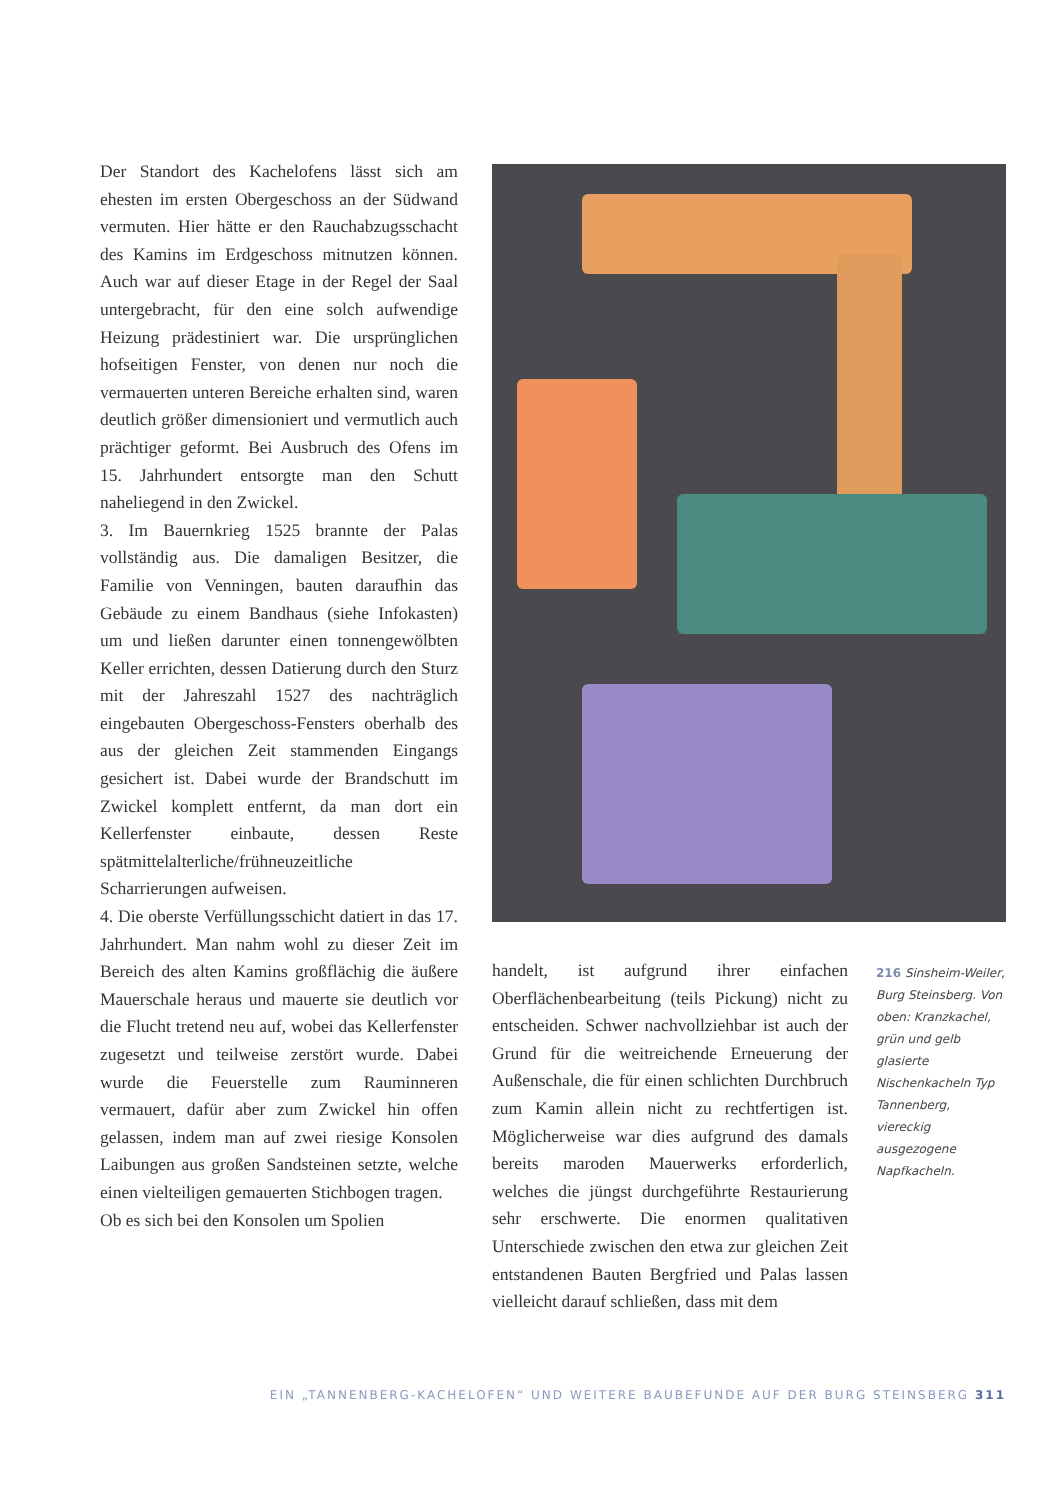Der Standort des Kachelofens lässt sich am ehesten im ersten Obergeschoss an der Südwand vermuten. Hier hätte er den Rauchabzugsschacht des Kamins im Erdgeschoss mitnutzen können. Auch war auf dieser Etage in der Regel der Saal untergebracht, für den eine solch aufwendige Heizung prädestiniert war. Die ursprünglichen hofseitigen Fenster, von denen nur noch die vermauerten unteren Bereiche erhalten sind, waren deutlich größer dimensioniert und vermutlich auch prächtiger geformt. Bei Ausbruch des Ofens im 15. Jahrhundert entsorgte man den Schutt naheliegend in den Zwickel.
3. Im Bauernkrieg 1525 brannte der Palas vollständig aus. Die damaligen Besitzer, die Familie von Venningen, bauten daraufhin das Gebäude zu einem Bandhaus (siehe Infokasten) um und ließen darunter einen tonnengewölbten Keller errichten, dessen Datierung durch den Sturz mit der Jahreszahl 1527 des nachträglich eingebauten Obergeschoss-Fensters oberhalb des aus der gleichen Zeit stammenden Eingangs gesichert ist. Dabei wurde der Brandschutt im Zwickel komplett entfernt, da man dort ein Kellerfenster einbaute, dessen Reste spätmittelalterliche/frühneuzeitliche Scharrierungen aufweisen.
4. Die oberste Verfüllungsschicht datiert in das 17. Jahrhundert. Man nahm wohl zu dieser Zeit im Bereich des alten Kamins großflächig die äußere Mauerschale heraus und mauerte sie deutlich vor die Flucht tretend neu auf, wobei das Kellerfenster zugesetzt und teilweise zerstört wurde. Dabei wurde die Feuerstelle zum Rauminneren vermauert, dafür aber zum Zwickel hin offen gelassen, indem man auf zwei riesige Konsolen Laibungen aus großen Sandsteinen setzte, welche einen vielteiligen gemauerten Stichbogen tragen.
Ob es sich bei den Konsolen um Spolien
handelt, ist aufgrund ihrer einfachen Oberflächenbearbeitung (teils Pickung) nicht zu entscheiden. Schwer nachvollziehbar ist auch der Grund für die weitreichende Erneuerung der Außenschale, die für einen schlichten Durchbruch zum Kamin allein nicht zu rechtfertigen ist. Möglicherweise war dies aufgrund des damals bereits maroden Mauerwerks erforderlich, welches die jüngst durchgeführte Restaurierung sehr erschwerte. Die enormen qualitativen Unterschiede zwischen den etwa zur gleichen Zeit entstandenen Bauten Bergfried und Palas lassen vielleicht darauf schließen, dass mit dem
216 Sinsheim-Weiler, Burg Steinsberg. Von oben: Kranzkachel, grün und gelb glasierte Nischenkacheln Typ Tannenberg, viereckig ausgezogene Napfkacheln.
EIN „TANNENBERG-KACHELOFEN“ UND WEITERE BAUBEFUNDE AUF DER BURG STEINSBERG 311